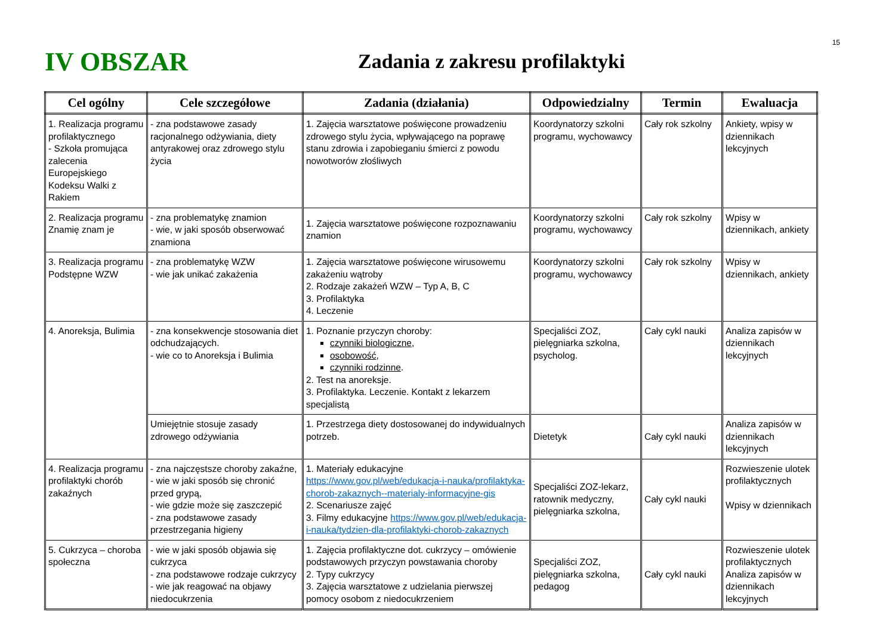15
IV OBSZAR
Zadania z zakresu profilaktyki
| Cel ogólny | Cele szczegółowe | Zadania (działania) | Odpowiedzialny | Termin | Ewaluacja |
| --- | --- | --- | --- | --- | --- |
| 1. Realizacja programu profilaktycznego - Szkoła promująca zalecenia Europejskiego Kodeksu Walki z Rakiem | - zna podstawowe zasady racjonalnego odżywiania, diety antyrakowej oraz zdrowego stylu życia | 1. Zajęcia warsztatowe poświęcone prowadzeniu zdrowego stylu życia, wpływającego na poprawę stanu zdrowia i zapobieganiu śmierci z powodu nowotworów złośliwych | Koordynatorzy szkolni programu, wychowawcy | Cały rok szkolny | Ankiety, wpisy w dziennikach lekcyjnych |
| 2. Realizacja programu Znamię znam je | - zna problematykę znamion - wie, w jaki sposób obserwować znamiona | 1. Zajęcia warsztatowe poświęcone rozpoznawaniu znamion | Koordynatorzy szkolni programu, wychowawcy | Cały rok szkolny | Wpisy w dziennikach, ankiety |
| 3. Realizacja programu Podstępne WZW | - zna problematykę WZW - wie jak unikać zakażenia | 1. Zajęcia warsztatowe poświęcone wirusowemu zakażeniu wątroby 2. Rodzaje zakażeń WZW – Typ A, B, C 3. Profilaktyka 4. Leczenie | Koordynatorzy szkolni programu, wychowawcy | Cały rok szkolny | Wpisy w dziennikach, ankiety |
| 4. Anoreksja, Bulimia | - zna konsekwencje stosowania diet odchudzających. - wie co to Anoreksja i Bulimia | 1. Poznanie przyczyn choroby: czynniki biologiczne , osobowość , czynniki rodzinne . 2. Test na anoreksje. 3. Profilaktyka. Leczenie. Kontakt z lekarzem specjalistą | Specjaliści ZOZ, pielęgniarka szkolna, psycholog. | Cały cykl nauki | Analiza zapisów w dziennikach lekcyjnych |
| | Umiejętnie stosuje zasady zdrowego odżywiania | 1. Przestrzega diety dostosowanej do indywidualnych potrzeb. | Dietetyk | Cały cykl nauki | Analiza zapisów w dziennikach lekcyjnych |
| 4. Realizacja programu profilaktyki chorób zakaźnych | - zna najczęstsze choroby zakaźne, - wie w jaki sposób się chronić przed grypą, - wie gdzie może się zaszczepić - zna podstawowe zasady przestrzegania higieny | 1. Materiały edukacyjne https://www.gov.pl/web/edukacja-i-nauka/profilaktyka-chorob-zakaznych--materialy-informacyjne-gis 2. Scenariusze zajęć 3. Filmy edukacyjne https://www.gov.pl/web/edukacja-i-nauka/tydzien-dla-profilaktyki-chorob-zakaznych | Specjaliści ZOZ-lekarz, ratownik medyczny, pielęgniarka szkolna, | Cały cykl nauki | Rozwieszenie ulotek profilaktycznych Wpisy w dziennikach |
| 5. Cukrzyca – choroba społeczna | - wie w jaki sposób objawia się cukrzyca - zna podstawowe rodzaje cukrzycy - wie jak reagować na objawy niedocukrzenia | 1. Zajęcia profilaktyczne dot. cukrzycy – omówienie podstawowych przyczyn powstawania choroby 2. Typy cukrzycy 3. Zajęcia warsztatowe z udzielania pierwszej pomocy osobom z niedocukrzeniem | Specjaliści ZOZ, pielęgniarka szkolna, pedagog | Cały cykl nauki | Rozwieszenie ulotek profilaktycznych Analiza zapisów w dziennikach lekcyjnych |